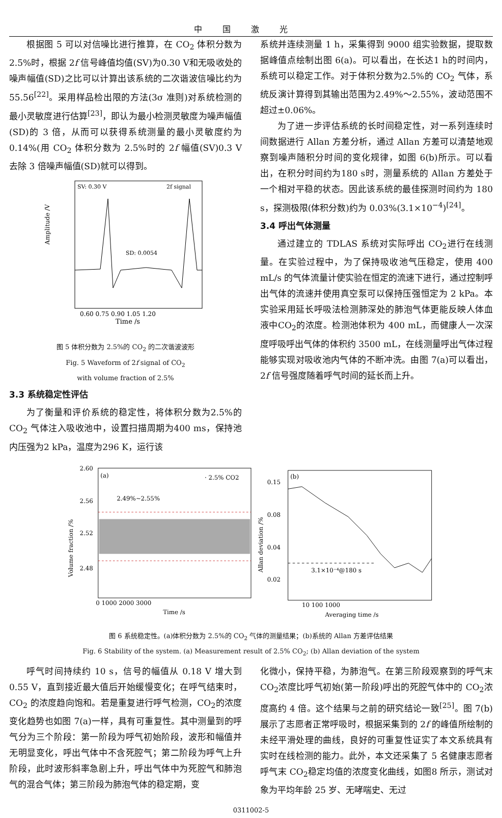中国激光
根据图 5 可以对信噪比进行推算，在 CO<sub>2</sub> 体积分数为 2.5%时，根据 2f 信号峰值均值(SV)为0.30 V和无吸收处的噪声幅值(SD)之比可以计算出该系统的二次谐波信噪比约为 55.56<sup>[22]</sup>。采用样品检出限的方法(3σ 准则)对系统检测的最小灵敏度进行估算<sup>[23]</sup>，即认为最小检测灵敏度为噪声幅值(SD)的 3 倍，从而可以获得系统测量的最小灵敏度约为 0.14%(用 CO<sub>2</sub> 体积分数为 2.5%时的 2f 幅值(SV)0.3 V 去除 3 倍噪声幅值(SD)就可以得到。
SV: 0.30 V
2f signal
SD: 0.0054
Time /s
0.60 0.75 0.90 1.05 1.20
Amplitude /V
图 5 体积分数为 2.5%的 CO<sub>2</sub> 的二次谐波波形
Fig. 5 Waveform of 2f signal of CO<sub>2</sub>
with volume fraction of 2.5%
3.3 系统稳定性评估
为了衡量和评价系统的稳定性，将体积分数为2.5%的 CO<sub>2</sub> 气体注入吸收池中，设置扫描周期为400 ms，保持池内压强为2 kPa，温度为296 K，运行该
系统并连续测量 1 h，采集得到 9000 组实验数据，提取数据峰值点绘制出图 6(a)。可以看出，在长达1 h的时间内，系统可以稳定工作。对于体积分数为2.5%的 CO<sub>2</sub> 气体，系统反演计算得到其输出范围为2.49%～2.55%，波动范围不超过±0.06%。
为了进一步评估系统的长时间稳定性，对一系列连续时间数据进行 Allan 方差分析，通过 Allan 方差可以清楚地观察到噪声随积分时间的变化规律，如图 6(b)所示。可以看出，在积分时间约为180 s时，测量系统的 Allan 方差处于一个相对平稳的状态。因此该系统的最佳探测时间约为 180 s，探测极限(体积分数)约为 0.03%(3.1×10<sup>−4</sup>)<sup>[24]</sup>。
3.4 呼出气体测量
通过建立的 TDLAS 系统对实际呼出 CO<sub>2</sub>进行在线测量。在实验过程中，为了保持吸收池气压稳定，使用 400 mL/s 的气体流量计使实验在恒定的流速下进行，通过控制呼出气体的流速并使用真空泵可以保持压强恒定为 2 kPa。本实验采用延长呼吸法检测肺深处的肺泡气体更能反映人体血液中CO<sub>2</sub>的浓度。检测池体积为 400 mL，而健康人一次深度呼吸呼出气体的体积约 3500 mL，在线测量呼出气体过程能够实现对吸收池内气体的不断冲洗。由图 7(a)可以看出，2f 信号强度随着呼气时间的延长而上升。
(a)
· 2.5% CO2
2.49%~2.55%
2.60
2.56
2.52
2.48
0 1000 2000 3000
Time /s
Volume fraction /%
(b)
0.15
0.08
0.04
0.02
3.1×10⁻⁴@180 s
10 100 1000
Averaging time /s
Allan deviation /%
图 6 系统稳定性。(a)体积分数为 2.5%的 CO<sub>2</sub> 气体的测量结果；(b)系统的 Allan 方差评估结果
Fig. 6 Stability of the system. (a) Measurement result of 2.5% CO<sub>2</sub>; (b) Allan deviation of the system
呼气时间持续约 10 s，信号的幅值从 0.18 V 增大到 0.55 V，直到接近最大值后开始缓慢变化；在呼气结束时，CO<sub>2</sub> 的浓度趋向饱和。若是重复进行呼气检测，CO<sub>2</sub>的浓度变化趋势也如图 7(a)一样，具有可重复性。其中测量到的呼气分为三个阶段：第一阶段为呼气初始阶段，波形和幅值并无明显变化，呼出气体中不含死腔气；第二阶段为呼气上升阶段，此时波形斜率急剧上升，呼出气体中为死腔气和肺泡气的混合气体；第三阶段为肺泡气体的稳定期，变
化微小，保持平稳，为肺泡气。在第三阶段观察到的呼气末 CO<sub>2</sub>浓度比呼气初始(第一阶段)呼出的死腔气体中的 CO<sub>2</sub>浓度高约 4 倍。这个结果与之前的研究结论一致<sup>[25]</sup>。图 7(b)展示了志愿者正常呼吸时，根据采集到的 2f 的峰值所绘制的未经平滑处理的曲线，良好的可重复性证实了本文系统具有实时在线检测的能力。此外，本文还采集了 5 名健康志愿者呼气末 CO<sub>2</sub>稳定均值的浓度变化曲线，如图8 所示，测试对象为平均年龄 25 岁、无哮喘史、无过
0311002-5